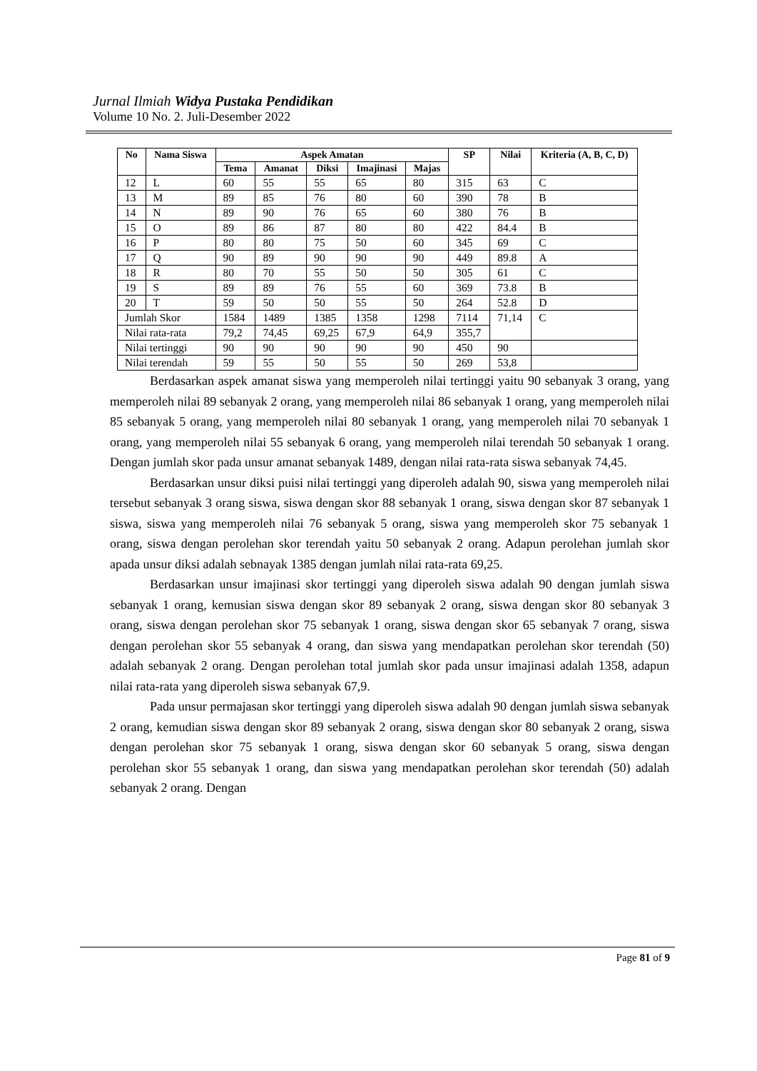Jurnal Ilmiah Widya Pustaka Pendidikan
Volume 10 No. 2. Juli-Desember 2022
| No | Nama Siswa | Aspek Amatan | | | | | SP | Nilai | Kriteria (A, B, C, D) |
| --- | --- | --- | --- | --- | --- | --- | --- | --- | --- |
| | | Tema | Amanat | Diksi | Imajinasi | Majas | | | |
| 12 | L | 60 | 55 | 55 | 65 | 80 | 315 | 63 | C |
| 13 | M | 89 | 85 | 76 | 80 | 60 | 390 | 78 | B |
| 14 | N | 89 | 90 | 76 | 65 | 60 | 380 | 76 | B |
| 15 | O | 89 | 86 | 87 | 80 | 80 | 422 | 84.4 | B |
| 16 | P | 80 | 80 | 75 | 50 | 60 | 345 | 69 | C |
| 17 | Q | 90 | 89 | 90 | 90 | 90 | 449 | 89.8 | A |
| 18 | R | 80 | 70 | 55 | 50 | 50 | 305 | 61 | C |
| 19 | S | 89 | 89 | 76 | 55 | 60 | 369 | 73.8 | B |
| 20 | T | 59 | 50 | 50 | 55 | 50 | 264 | 52.8 | D |
| Jumlah Skor | | 1584 | 1489 | 1385 | 1358 | 1298 | 7114 | 71,14 | C |
| Nilai rata-rata | | 79,2 | 74,45 | 69,25 | 67,9 | 64,9 | 355,7 | | |
| Nilai tertinggi | | 90 | 90 | 90 | 90 | 90 | 450 | 90 | |
| Nilai terendah | | 59 | 55 | 50 | 55 | 50 | 269 | 53,8 | |
Berdasarkan aspek amanat siswa yang memperoleh nilai tertinggi yaitu 90 sebanyak 3 orang, yang memperoleh nilai 89 sebanyak 2 orang, yang memperoleh nilai 86 sebanyak 1 orang, yang memperoleh nilai 85 sebanyak 5 orang, yang memperoleh nilai 80 sebanyak 1 orang, yang memperoleh nilai 70 sebanyak 1 orang, yang memperoleh nilai 55 sebanyak 6 orang, yang memperoleh nilai terendah 50 sebanyak 1 orang. Dengan jumlah skor pada unsur amanat sebanyak 1489, dengan nilai rata-rata siswa sebanyak 74,45.
Berdasarkan unsur diksi puisi nilai tertinggi yang diperoleh adalah 90, siswa yang memperoleh nilai tersebut sebanyak 3 orang siswa, siswa dengan skor 88 sebanyak 1 orang, siswa dengan skor 87 sebanyak 1 siswa, siswa yang memperoleh nilai 76 sebanyak 5 orang, siswa yang memperoleh skor 75 sebanyak 1 orang, siswa dengan perolehan skor terendah yaitu 50 sebanyak 2 orang. Adapun perolehan jumlah skor apada unsur diksi adalah sebnayak 1385 dengan jumlah nilai rata-rata 69,25.
Berdasarkan unsur imajinasi skor tertinggi yang diperoleh siswa adalah 90 dengan jumlah siswa sebanyak 1 orang, kemusian siswa dengan skor 89 sebanyak 2 orang, siswa dengan skor 80 sebanyak 3 orang, siswa dengan perolehan skor 75 sebanyak 1 orang, siswa dengan skor 65 sebanyak 7 orang, siswa dengan perolehan skor 55 sebanyak 4 orang, dan siswa yang mendapatkan perolehan skor terendah (50) adalah sebanyak 2 orang. Dengan perolehan total jumlah skor pada unsur imajinasi adalah 1358, adapun nilai rata-rata yang diperoleh siswa sebanyak 67,9.
Pada unsur permajasan skor tertinggi yang diperoleh siswa adalah 90 dengan jumlah siswa sebanyak 2 orang, kemudian siswa dengan skor 89 sebanyak 2 orang, siswa dengan skor 80 sebanyak 2 orang, siswa dengan perolehan skor 75 sebanyak 1 orang, siswa dengan skor 60 sebanyak 5 orang, siswa dengan perolehan skor 55 sebanyak 1 orang, dan siswa yang mendapatkan perolehan skor terendah (50) adalah sebanyak 2 orang. Dengan
Page 81 of 9